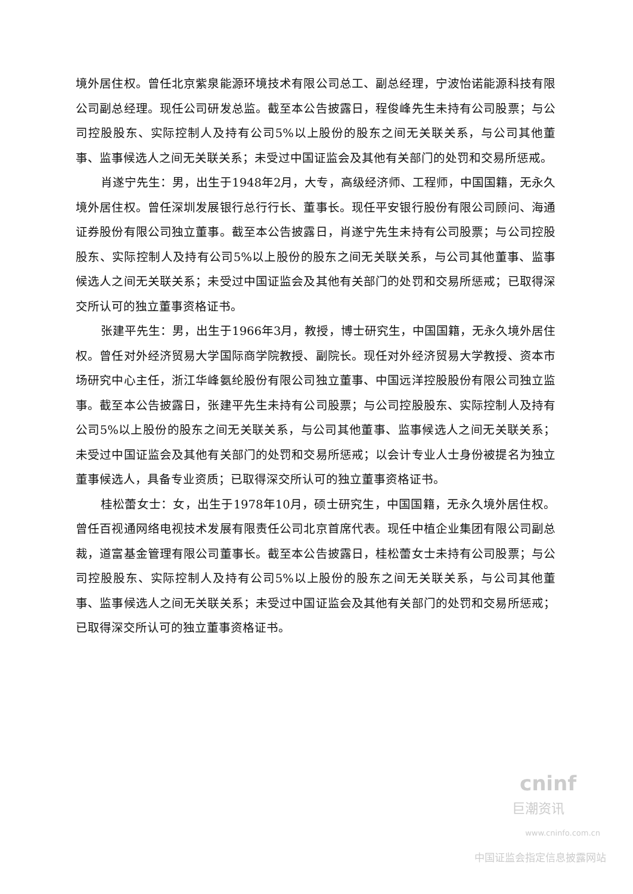境外居住权。曾任北京紫泉能源环境技术有限公司总工、副总经理，宁波怡诺能源科技有限公司副总经理。现任公司研发总监。截至本公告披露日，程俊峰先生未持有公司股票；与公司控股股东、实际控制人及持有公司5%以上股份的股东之间无关联关系，与公司其他董事、监事候选人之间无关联关系；未受过中国证监会及其他有关部门的处罚和交易所惩戒。
肖遂宁先生：男，出生于1948年2月，大专，高级经济师、工程师，中国国籍，无永久境外居住权。曾任深圳发展银行总行行长、董事长。现任平安银行股份有限公司顾问、海通证券股份有限公司独立董事。截至本公告披露日，肖遂宁先生未持有公司股票；与公司控股股东、实际控制人及持有公司5%以上股份的股东之间无关联关系，与公司其他董事、监事候选人之间无关联关系；未受过中国证监会及其他有关部门的处罚和交易所惩戒；已取得深交所认可的独立董事资格证书。
张建平先生：男，出生于1966年3月，教授，博士研究生，中国国籍，无永久境外居住权。曾任对外经济贸易大学国际商学院教授、副院长。现任对外经济贸易大学教授、资本市场研究中心主任，浙江华峰氨纶股份有限公司独立董事、中国远洋控股股份有限公司独立监事。截至本公告披露日，张建平先生未持有公司股票；与公司控股股东、实际控制人及持有公司5%以上股份的股东之间无关联关系，与公司其他董事、监事候选人之间无关联关系；未受过中国证监会及其他有关部门的处罚和交易所惩戒；以会计专业人士身份被提名为独立董事候选人，具备专业资质；已取得深交所认可的独立董事资格证书。
桂松蕾女士：女，出生于1978年10月，硕士研究生，中国国籍，无永久境外居住权。曾任百视通网络电视技术发展有限责任公司北京首席代表。现任中植企业集团有限公司副总裁，道富基金管理有限公司董事长。截至本公告披露日，桂松蕾女士未持有公司股票；与公司控股股东、实际控制人及持有公司5%以上股份的股东之间无关联关系，与公司其他董事、监事候选人之间无关联关系；未受过中国证监会及其他有关部门的处罚和交易所惩戒；已取得深交所认可的独立董事资格证书。
cninf
巨潮资讯
www.cninfo.com.cn
中国证监会指定信息披露网站